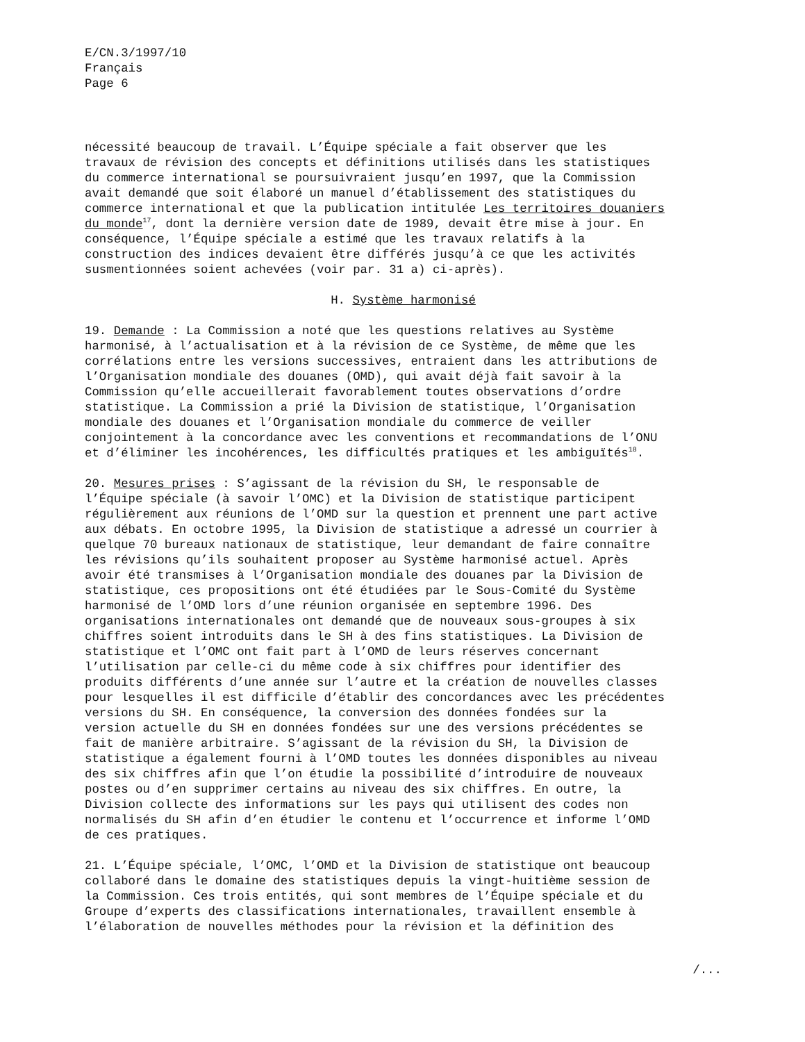E/CN.3/1997/10 Français Page 6
nécessité beaucoup de travail. L’Équipe spéciale a fait observer que les travaux de révision des concepts et définitions utilisés dans les statistiques du commerce international se poursuivraient jusqu’en 1997, que la Commission avait demandé que soit élaboré un manuel d’établissement des statistiques du commerce international et que la publication intitulée Les territoires douaniers du monde<sup>17</sup>, dont la dernière version date de 1989, devait être mise à jour. En conséquence, l’Équipe spéciale a estimé que les travaux relatifs à la construction des indices devaient être différés jusqu’à ce que les activités susmentionnées soient achevées (voir par. 31 a) ci-après).
H. Système harmonisé
19. Demande : La Commission a noté que les questions relatives au Système harmonisé, à l’actualisation et à la révision de ce Système, de même que les corrélations entre les versions successives, entraient dans les attributions de l’Organisation mondiale des douanes (OMD), qui avait déjà fait savoir à la Commission qu’elle accueillerait favorablement toutes observations d’ordre statistique. La Commission a prié la Division de statistique, l’Organisation mondiale des douanes et l’Organisation mondiale du commerce de veiller conjointement à la concordance avec les conventions et recommandations de l’ONU et d’éliminer les incohérences, les difficultés pratiques et les ambiguïtés<sup>18</sup>.
20. Mesures prises : S’agissant de la révision du SH, le responsable de l’Équipe spéciale (à savoir l’OMC) et la Division de statistique participent régulièrement aux réunions de l’OMD sur la question et prennent une part active aux débats. En octobre 1995, la Division de statistique a adressé un courrier à quelque 70 bureaux nationaux de statistique, leur demandant de faire connaître les révisions qu’ils souhaitent proposer au Système harmonisé actuel. Après avoir été transmises à l’Organisation mondiale des douanes par la Division de statistique, ces propositions ont été étudiées par le Sous-Comité du Système harmonisé de l’OMD lors d’une réunion organisée en septembre 1996. Des organisations internationales ont demandé que de nouveaux sous-groupes à six chiffres soient introduits dans le SH à des fins statistiques. La Division de statistique et l’OMC ont fait part à l’OMD de leurs réserves concernant l’utilisation par celle-ci du même code à six chiffres pour identifier des produits différents d’une année sur l’autre et la création de nouvelles classes pour lesquelles il est difficile d’établir des concordances avec les précédentes versions du SH. En conséquence, la conversion des données fondées sur la version actuelle du SH en données fondées sur une des versions précédentes se fait de manière arbitraire. S’agissant de la révision du SH, la Division de statistique a également fourni à l’OMD toutes les données disponibles au niveau des six chiffres afin que l’on étudie la possibilité d’introduire de nouveaux postes ou d’en supprimer certains au niveau des six chiffres. En outre, la Division collecte des informations sur les pays qui utilisent des codes non normalisés du SH afin d’en étudier le contenu et l’occurrence et informe l’OMD de ces pratiques.
21. L’Équipe spéciale, l’OMC, l’OMD et la Division de statistique ont beaucoup collaboré dans le domaine des statistiques depuis la vingt-huitième session de la Commission. Ces trois entités, qui sont membres de l’Équipe spéciale et du Groupe d’experts des classifications internationales, travaillent ensemble à l’élaboration de nouvelles méthodes pour la révision et la définition des
/...